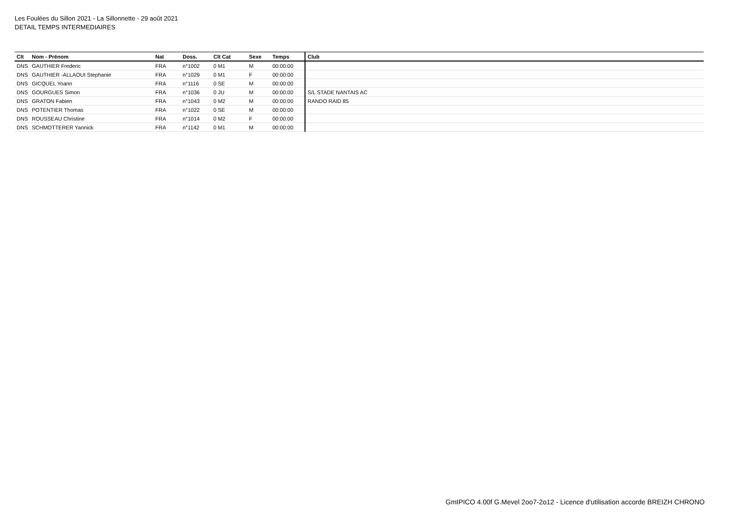Les Foulées du Sillon 2021 - La Sillonnette - 29 août 2021
DETAIL TEMPS INTERMEDIAIRES
| Clt | Nom - Prénom | Nat | Doss. | Clt Cat | Sexe | Temps | Club |
| --- | --- | --- | --- | --- | --- | --- | --- |
| DNS | GAUTHIER Frederic | FRA | n°1002 | 0 M1 | M | 00:00:00 | |
| DNS | GAUTHIER -ALLAOUI Stephanie | FRA | n°1029 | 0 M1 | F | 00:00:00 | |
| DNS | GICQUEL Yoann | FRA | n°1116 | 0 SE | M | 00:00:00 | |
| DNS | GOURGUES Simon | FRA | n°1036 | 0 JU | M | 00:00:00 | S/L STADE NANTAIS AC |
| DNS | GRATON Fabien | FRA | n°1043 | 0 M2 | M | 00:00:00 | RANDO RAID 85 |
| DNS | POTENTIER Thomas | FRA | n°1022 | 0 SE | M | 00:00:00 | |
| DNS | ROUSSEAU Christine | FRA | n°1014 | 0 M2 | F | 00:00:00 | |
| DNS | SCHMOTTERER Yannick | FRA | n°1142 | 0 M1 | M | 00:00:00 | |
GmIPICO 4.00f G.Mevel 2oo7-2o12 - Licence d'utilisation accorde BREIZH CHRONO